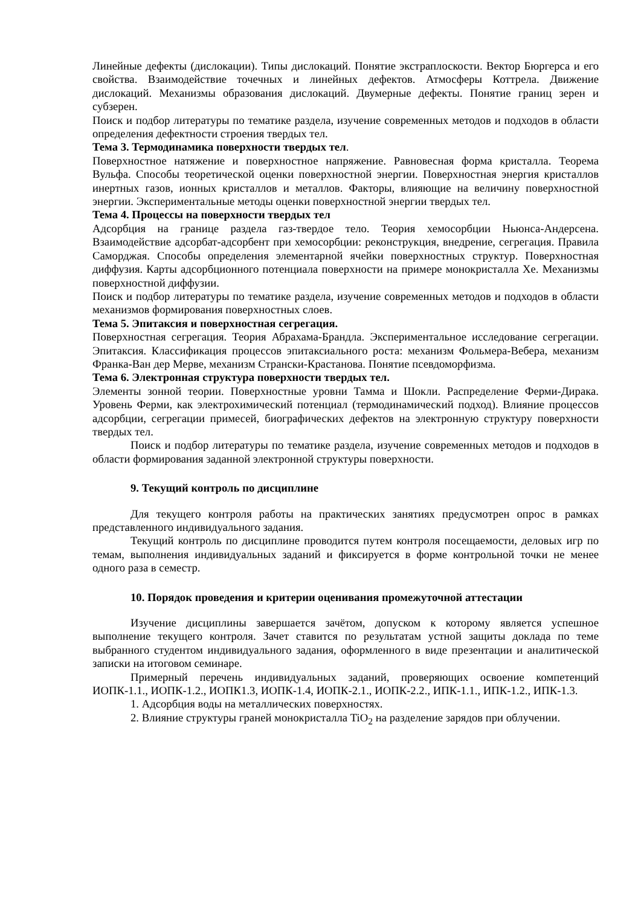Линейные дефекты (дислокации). Типы дислокаций. Понятие экстраплоскости. Вектор Бюргерса и его свойства. Взаимодействие точечных и линейных дефектов. Атмосферы Коттрела. Движение дислокаций. Механизмы образования дислокаций. Двумерные дефекты. Понятие границ зерен и субзерен.
Поиск и подбор литературы по тематике раздела, изучение современных методов и подходов в области определения дефектности строения твердых тел.
Тема 3. Термодинамика поверхности твердых тел.
Поверхностное натяжение и поверхностное напряжение. Равновесная форма кристалла. Теорема Вульфа. Способы теоретической оценки поверхностной энергии. Поверхностная энергия кристаллов инертных газов, ионных кристаллов и металлов. Факторы, влияющие на величину поверхностной энергии. Экспериментальные методы оценки поверхностной энергии твердых тел.
Тема 4. Процессы на поверхности твердых тел
Адсорбция на границе раздела газ-твердое тело. Теория хемосорбции Ньюнса-Андерсена. Взаимодействие адсорбат-адсорбент при хемосорбции: реконструкция, внедрение, сегрегация. Правила Саморджая. Способы определения элементарной ячейки поверхностных структур. Поверхностная диффузия. Карты адсорбционного потенциала поверхности на примере монокристалла Xe. Механизмы поверхностной диффузии.
Поиск и подбор литературы по тематике раздела, изучение современных методов и подходов в области механизмов формирования поверхностных слоев.
Тема 5. Эпитаксия и поверхностная сегрегация.
Поверхностная сегрегация. Теория Абрахама-Брандла. Экспериментальное исследование сегрегации. Эпитаксия. Классификация процессов эпитаксиального роста: механизм Фольмера-Вебера, механизм Франка-Ван дер Мерве, механизм Странски-Крастанова. Понятие псевдоморфизма.
Тема 6. Электронная структура поверхности твердых тел.
Элементы зонной теории. Поверхностные уровни Тамма и Шокли. Распределение Ферми-Дирака. Уровень Ферми, как электрохимический потенциал (термодинамический подход). Влияние процессов адсорбции, сегрегации примесей, биографических дефектов на электронную структуру поверхности твердых тел.
Поиск и подбор литературы по тематике раздела, изучение современных методов и подходов в области формирования заданной электронной структуры поверхности.
9. Текущий контроль по дисциплине
Для текущего контроля работы на практических занятиях предусмотрен опрос в рамках представленного индивидуального задания.
Текущий контроль по дисциплине проводится путем контроля посещаемости, деловых игр по темам, выполнения индивидуальных заданий и фиксируется в форме контрольной точки не менее одного раза в семестр.
10. Порядок проведения и критерии оценивания промежуточной аттестации
Изучение дисциплины завершается зачётом, допуском к которому является успешное выполнение текущего контроля. Зачет ставится по результатам устной защиты доклада по теме выбранного студентом индивидуального задания, оформленного в виде презентации и аналитической записки на итоговом семинаре.
Примерный перечень индивидуальных заданий, проверяющих освоение компетенций ИОПК-1.1., ИОПК-1.2., ИОПК1.3, ИОПК-1.4, ИОПК-2.1., ИОПК-2.2., ИПК-1.1., ИПК-1.2., ИПК-1.3.
1. Адсорбция воды на металлических поверхностях.
2. Влияние структуры граней монокристалла TiO<sub>2</sub> на разделение зарядов при облучении.